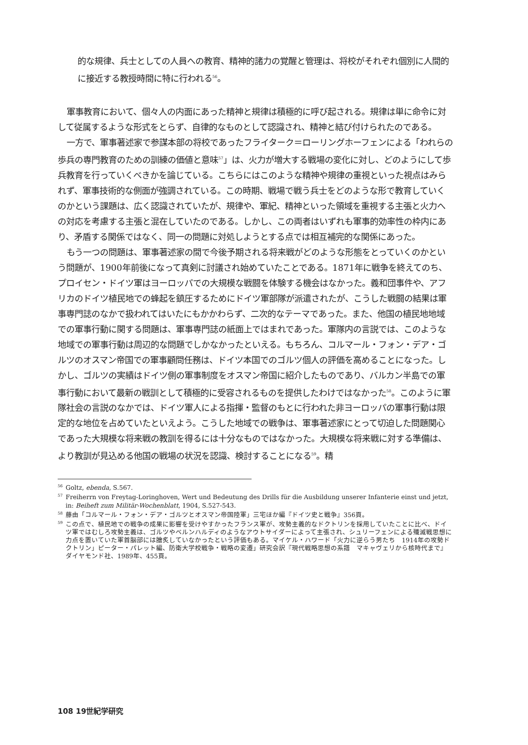的な規律、兵士としての人員への教育、精神的諸力の覚醒と管理は、将校がそれぞれ個別に人間的に接近する教授時間に特に行われる<sup>56</sup>。
軍事教育において、個々人の内面にあった精神と規律は積極的に呼び起される。規律は単に命令に対して従属するような形式をとらず、自律的なものとして認識され、精神と結び付けられたのである。
一方で、軍事著述家で参謀本部の将校であったフライターク＝ローリングホーフェンによる「われらの歩兵の専門教育のための訓練の価値と意味<sup>57</sup>」は、火力が増大する戦場の変化に対し、どのようにして歩兵教育を行っていくべきかを論じている。こちらにはこのような精神や規律の重視といった視点はみられず、軍事技術的な側面が強調されている。この時期、戦場で戦う兵士をどのような形で教育していくのかという課題は、広く認識されていたが、規律や、軍紀、精神といった領域を重視する主張と火力への対応を考慮する主張と混在していたのである。しかし、この両者はいずれも軍事的効率性の枠内にあり、矛盾する関係ではなく、同一の問題に対処しようとする点では相互補完的な関係にあった。
もう一つの問題は、軍事著述家の間で今後予期される将来戦がどのような形態をとっていくのかという問題が、1900年前後になって真剣に討議され始めていたことである。1871年に戦争を終えてのち、プロイセン・ドイツ軍はヨーロッパでの大規模な戦闘を体験する機会はなかった。義和団事件や、アフリカのドイツ植民地での蜂起を鎮圧するためにドイツ軍部隊が派遣されたが、こうした戦闘の結果は軍事専門誌のなかで扱われてはいたにもかかわらず、二次的なテーマであった。また、他国の植民地地域での軍事行動に関する問題は、軍事専門誌の紙面上ではまれであった。軍隊内の言説では、このような地域での軍事行動は周辺的な問題でしかなかったといえる。もちろん、コルマール・フォン・デア・ゴルツのオスマン帝国での軍事顧問任務は、ドイツ本国でのゴルツ個人の評価を高めることになった。しかし、ゴルツの実績はドイツ側の軍事制度をオスマン帝国に紹介したものであり、バルカン半島での軍事行動において最新の戦訓として積極的に受容されるものを提供したわけではなかった<sup>58</sup>。このように軍隊社会の言説のなかでは、ドイツ軍人による指揮・監督のもとに行われた非ヨーロッパの軍事行動は限定的な地位を占めていたといえよう。こうした地域での戦争は、軍事著述家にとって切迫した問題関心であった大規模な将来戦の教訓を得るには十分なものではなかった。大規模な将来戦に対する準備は、より教訓が見込める他国の戦場の状況を認識、検討することになる<sup>59</sup>。精
<sup>56</sup> Goltz, ebenda, S.567.
<sup>57</sup> Freiherrn von Freytag-Loringhoven, Wert und Bedeutung des Drills für die Ausbildung unserer Infanterie einst und jetzt, in: Beiheft zum Militär-Wochenblatt, 1904, S.527-543.
<sup>58</sup> 藤由「コルマール・フォン・デア・ゴルツとオスマン帝国陸軍」三宅ほか編『ドイツ史と戦争』356頁。
<sup>59</sup> この点で、植民地での戦争の成果に影響を受けやすかったフランス軍が、攻勢主義的なドクトリンを採用していたことに比べ、ドイツ軍ではむしろ攻勢主義は、ゴルツやベルンハルディのようなアウトサイダーによって主張され、シュリーフェンによる殲滅戦思想に力点を置いていた軍首脳部には膾炙していなかったという評価もある。マイケル・ハワード「火力に逆らう男たち　1914年の攻勢ドクトリン」ピーター・パレット編、防衛大学校戦争・戦略の変遷」研究会訳『現代戦略思想の系譜　マキャヴェリから核時代まで』ダイヤモンド社、1989年、455頁。
108 19世紀学研究